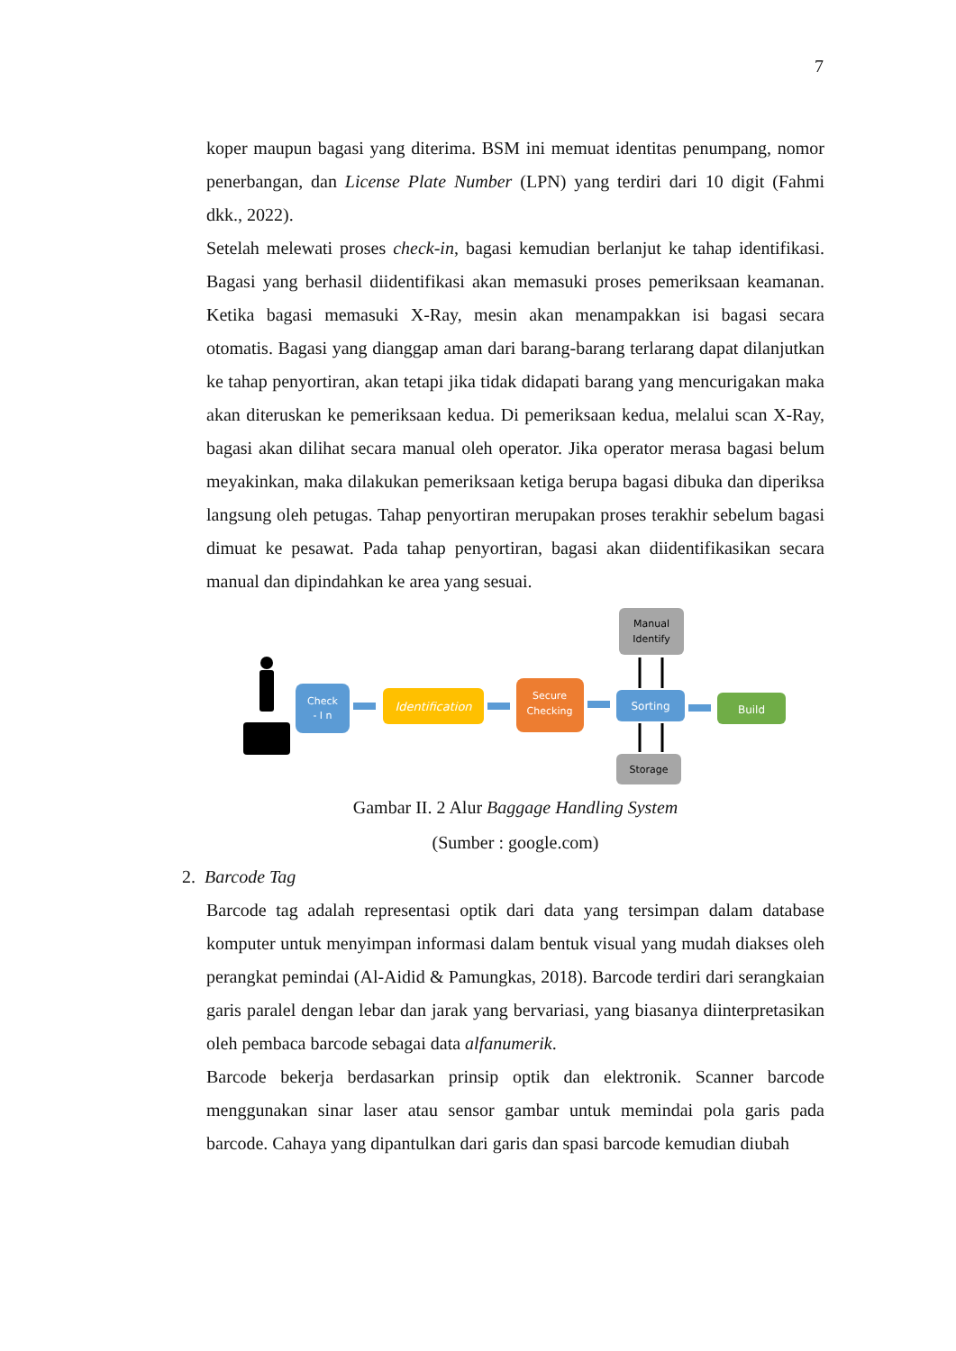7
koper maupun bagasi yang diterima. BSM ini memuat identitas penumpang, nomor penerbangan, dan License Plate Number (LPN) yang terdiri dari 10 digit (Fahmi dkk., 2022).
Setelah melewati proses check-in, bagasi kemudian berlanjut ke tahap identifikasi. Bagasi yang berhasil diidentifikasi akan memasuki proses pemeriksaan keamanan. Ketika bagasi memasuki X-Ray, mesin akan menampakkan isi bagasi secara otomatis. Bagasi yang dianggap aman dari barang-barang terlarang dapat dilanjutkan ke tahap penyortiran, akan tetapi jika tidak didapati barang yang mencurigakan maka akan diteruskan ke pemeriksaan kedua. Di pemeriksaan kedua, melalui scan X-Ray, bagasi akan dilihat secara manual oleh operator. Jika operator merasa bagasi belum meyakinkan, maka dilakukan pemeriksaan ketiga berupa bagasi dibuka dan diperiksa langsung oleh petugas. Tahap penyortiran merupakan proses terakhir sebelum bagasi dimuat ke pesawat. Pada tahap penyortiran, bagasi akan diidentifikasikan secara manual dan dipindahkan ke area yang sesuai.
Check
- I n
Identification
Secure
Checking
Sorting
Build
Manual
Identify
Storage
Gambar II. 2 Alur Baggage Handling System
(Sumber : google.com)
2. Barcode Tag
Barcode tag adalah representasi optik dari data yang tersimpan dalam database komputer untuk menyimpan informasi dalam bentuk visual yang mudah diakses oleh perangkat pemindai (Al-Aidid & Pamungkas, 2018). Barcode terdiri dari serangkaian garis paralel dengan lebar dan jarak yang bervariasi, yang biasanya diinterpretasikan oleh pembaca barcode sebagai data alfanumerik.
Barcode bekerja berdasarkan prinsip optik dan elektronik. Scanner barcode menggunakan sinar laser atau sensor gambar untuk memindai pola garis pada barcode. Cahaya yang dipantulkan dari garis dan spasi barcode kemudian diubah